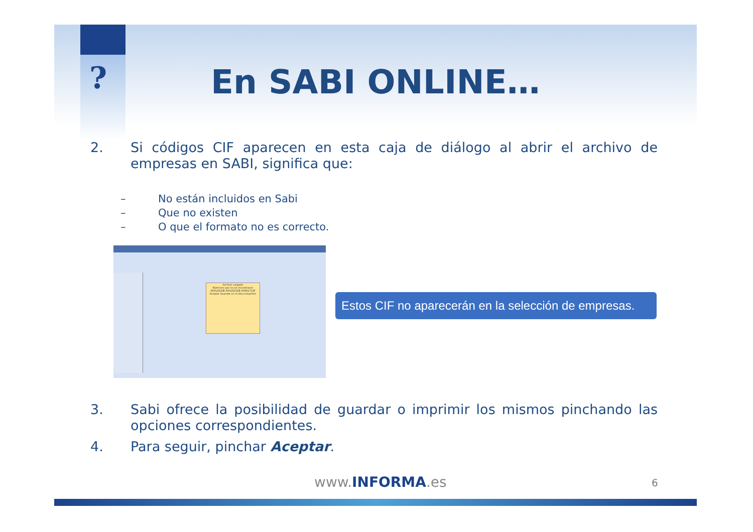? En SABI ONLINE…
2. Si códigos CIF aparecen en esta caja de diálogo al abrir el archivo de empresas en SABI, significa que:
– No están incluidos en Sabi
– Que no existen
– O que el formato no es correcto.
Archivo cargado
Números que no se encontraron
A0012543E A0018231B A0061712F
Aceptar Guardar en el disco Imprimir
Estos CIF no aparecerán en la selección de empresas.
3. Sabi ofrece la posibilidad de guardar o imprimir los mismos pinchando las opciones correspondientes.
4. Para seguir, pinchar Aceptar.
www.INFORMA.es 6